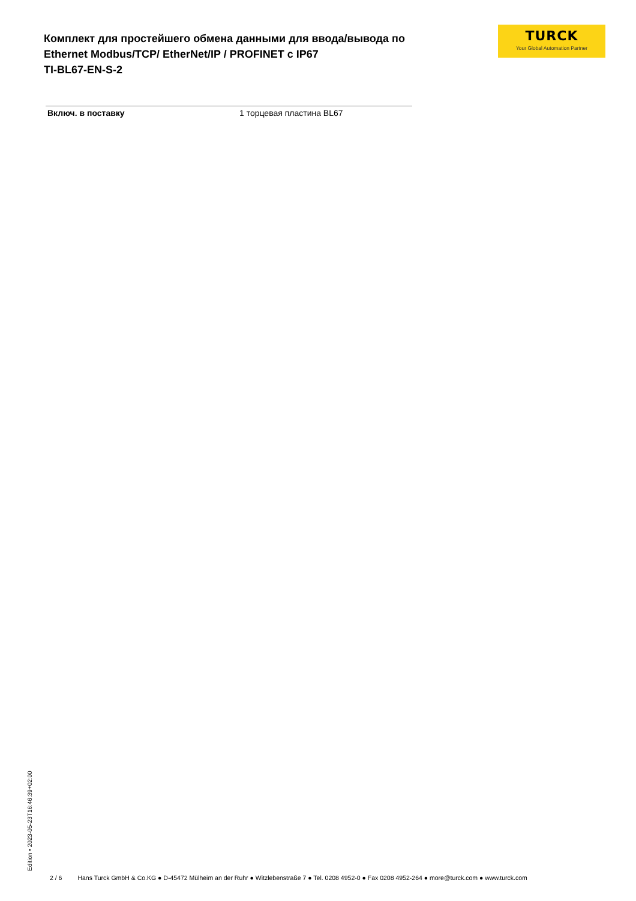TURCK
Your Global Automation Partner
Комплект для простейшего обмена данными для ввода/вывода по
Ethernet Modbus/TCP/ EtherNet/IP / PROFINET с IP67
TI-BL67-EN-S-2
| Включ. в поставку | 1 торцевая пластина BL67 |
Edition • 2023-05-23T16:46:39+02:00
2 / 6 Hans Turck GmbH & Co.KG ● D-45472 Mülheim an der Ruhr ● Witzlebenstraße 7 ● Tel. 0208 4952-0 ● Fax 0208 4952-264 ● more@turck.com ● www.turck.com